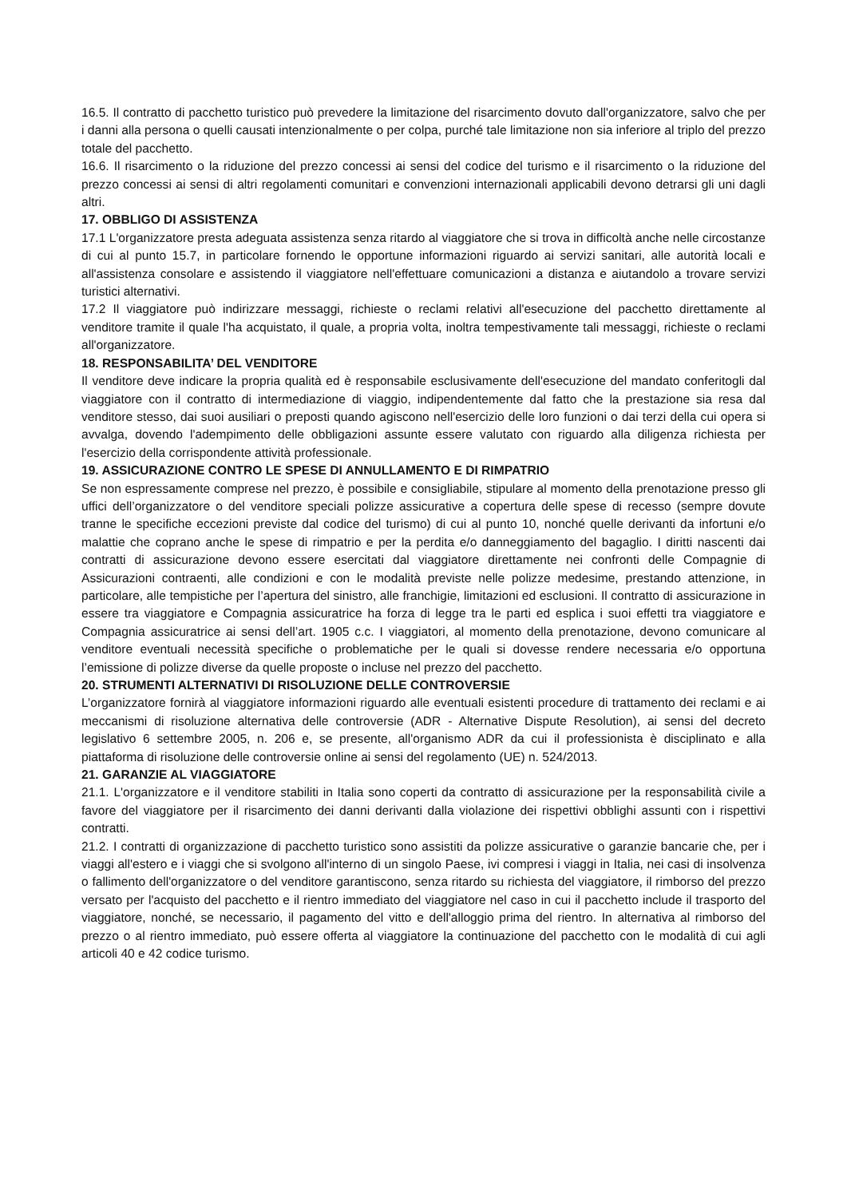16.5. Il contratto di pacchetto turistico può prevedere la limitazione del risarcimento dovuto dall'organizzatore, salvo che per i danni alla persona o quelli causati intenzionalmente o per colpa, purché tale limitazione non sia inferiore al triplo del prezzo totale del pacchetto.
16.6. Il risarcimento o la riduzione del prezzo concessi ai sensi del codice del turismo e il risarcimento o la riduzione del prezzo concessi ai sensi di altri regolamenti comunitari e convenzioni internazionali applicabili devono detrarsi gli uni dagli altri.
17. OBBLIGO DI ASSISTENZA
17.1 L'organizzatore presta adeguata assistenza senza ritardo al viaggiatore che si trova in difficoltà anche nelle circostanze di cui al punto 15.7, in particolare fornendo le opportune informazioni riguardo ai servizi sanitari, alle autorità locali e all'assistenza consolare e assistendo il viaggiatore nell'effettuare comunicazioni a distanza e aiutandolo a trovare servizi turistici alternativi.
17.2 Il viaggiatore può indirizzare messaggi, richieste o reclami relativi all'esecuzione del pacchetto direttamente al venditore tramite il quale l'ha acquistato, il quale, a propria volta, inoltra tempestivamente tali messaggi, richieste o reclami all'organizzatore.
18. RESPONSABILITA’ DEL VENDITORE
Il venditore deve indicare la propria qualità ed è responsabile esclusivamente dell'esecuzione del mandato conferitogli dal viaggiatore con il contratto di intermediazione di viaggio, indipendentemente dal fatto che la prestazione sia resa dal venditore stesso, dai suoi ausiliari o preposti quando agiscono nell'esercizio delle loro funzioni o dai terzi della cui opera si avvalga, dovendo l'adempimento delle obbligazioni assunte essere valutato con riguardo alla diligenza richiesta per l'esercizio della corrispondente attività professionale.
19. ASSICURAZIONE CONTRO LE SPESE DI ANNULLAMENTO E DI RIMPATRIO
Se non espressamente comprese nel prezzo, è possibile e consigliabile, stipulare al momento della prenotazione presso gli uffici dell’organizzatore o del venditore speciali polizze assicurative a copertura delle spese di recesso (sempre dovute tranne le specifiche eccezioni previste dal codice del turismo) di cui al punto 10, nonché quelle derivanti da infortuni e/o malattie che coprano anche le spese di rimpatrio e per la perdita e/o danneggiamento del bagaglio. I diritti nascenti dai contratti di assicurazione devono essere esercitati dal viaggiatore direttamente nei confronti delle Compagnie di Assicurazioni contraenti, alle condizioni e con le modalità previste nelle polizze medesime, prestando attenzione, in particolare, alle tempistiche per l’apertura del sinistro, alle franchigie, limitazioni ed esclusioni. Il contratto di assicurazione in essere tra viaggiatore e Compagnia assicuratrice ha forza di legge tra le parti ed esplica i suoi effetti tra viaggiatore e Compagnia assicuratrice ai sensi dell’art. 1905 c.c. I viaggiatori, al momento della prenotazione, devono comunicare al venditore eventuali necessità specifiche o problematiche per le quali si dovesse rendere necessaria e/o opportuna l’emissione di polizze diverse da quelle proposte o incluse nel prezzo del pacchetto.
20. STRUMENTI ALTERNATIVI DI RISOLUZIONE DELLE CONTROVERSIE
L’organizzatore fornirà al viaggiatore informazioni riguardo alle eventuali esistenti procedure di trattamento dei reclami e ai meccanismi di risoluzione alternativa delle controversie (ADR - Alternative Dispute Resolution), ai sensi del decreto legislativo 6 settembre 2005, n. 206 e, se presente, all'organismo ADR da cui il professionista è disciplinato e alla piattaforma di risoluzione delle controversie online ai sensi del regolamento (UE) n. 524/2013.
21. GARANZIE AL VIAGGIATORE
21.1. L'organizzatore e il venditore stabiliti in Italia sono coperti da contratto di assicurazione per la responsabilità civile a favore del viaggiatore per il risarcimento dei danni derivanti dalla violazione dei rispettivi obblighi assunti con i rispettivi contratti.
21.2. I contratti di organizzazione di pacchetto turistico sono assistiti da polizze assicurative o garanzie bancarie che, per i viaggi all'estero e i viaggi che si svolgono all'interno di un singolo Paese, ivi compresi i viaggi in Italia, nei casi di insolvenza o fallimento dell'organizzatore o del venditore garantiscono, senza ritardo su richiesta del viaggiatore, il rimborso del prezzo versato per l'acquisto del pacchetto e il rientro immediato del viaggiatore nel caso in cui il pacchetto include il trasporto del viaggiatore, nonché, se necessario, il pagamento del vitto e dell'alloggio prima del rientro. In alternativa al rimborso del prezzo o al rientro immediato, può essere offerta al viaggiatore la continuazione del pacchetto con le modalità di cui agli articoli 40 e 42 codice turismo.